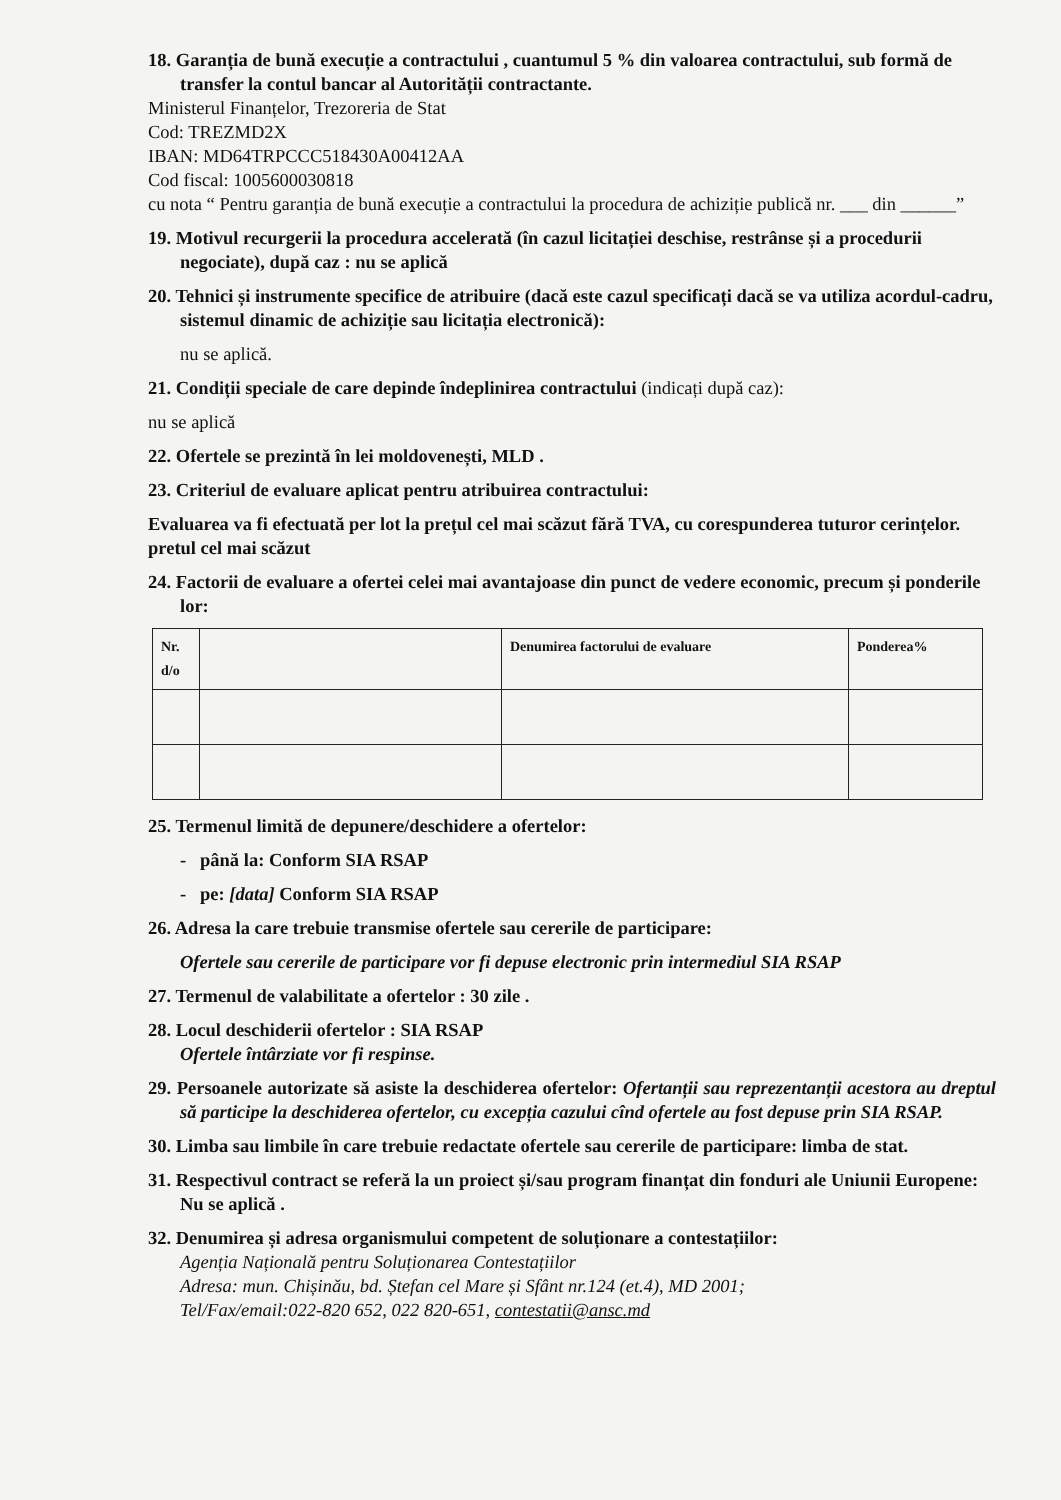18. Garanția de bună execuție a contractului , cuantumul 5 % din valoarea contractului, sub formă de transfer la contul bancar al Autorității contractante.
Ministerul Finanțelor, Trezoreria de Stat
Cod: TREZMD2X
IBAN: MD64TRPCCC518430A00412AA
Cod fiscal: 1005600030818
cu nota “ Pentru garanția de bună execuție a contractului la procedura de achiziție publică nr. ___ din ______”
19. Motivul recurgerii la procedura accelerată (în cazul licitației deschise, restrânse și a procedurii negociate), după caz : nu se aplică
20. Tehnici și instrumente specifice de atribuire (dacă este cazul specificați dacă se va utiliza acordul-cadru, sistemul dinamic de achiziție sau licitația electronică):
nu se aplică.
21. Condiții speciale de care depinde îndeplinirea contractului (indicați după caz):
nu se aplică
22. Ofertele se prezintă în lei moldovenești, MLD .
23. Criteriul de evaluare aplicat pentru atribuirea contractului:
Evaluarea va fi efectuată per lot la prețul cel mai scăzut fără TVA, cu corespunderea tuturor cerințelor.
pretul cel mai scăzut
24. Factorii de evaluare a ofertei celei mai avantajoase din punct de vedere economic, precum și ponderile lor:
| Nr. d/o | | Denumirea factorului de evaluare | Ponderea% |
| --- | --- | --- | --- |
25. Termenul limită de depunere/deschidere a ofertelor:
- până la: Conform SIA RSAP
- pe: [data] Conform SIA RSAP
26. Adresa la care trebuie transmise ofertele sau cererile de participare:
Ofertele sau cererile de participare vor fi depuse electronic prin intermediul SIA RSAP
27. Termenul de valabilitate a ofertelor : 30 zile .
28. Locul deschiderii ofertelor : SIA RSAP
Ofertele întârziate vor fi respinse.
29. Persoanele autorizate să asiste la deschiderea ofertelor: Ofertanții sau reprezentanții acestora au dreptul să participe la deschiderea ofertelor, cu excepția cazului cînd ofertele au fost depuse prin SIA RSAP.
30. Limba sau limbile în care trebuie redactate ofertele sau cererile de participare: limba de stat.
31. Respectivul contract se referă la un proiect și/sau program finanțat din fonduri ale Uniunii Europene: Nu se aplică .
32. Denumirea și adresa organismului competent de soluționare a contestațiilor:
Agenția Națională pentru Soluționarea Contestațiilor
Adresa: mun. Chișinău, bd. Ștefan cel Mare și Sfânt nr.124 (et.4), MD 2001;
Tel/Fax/email:022-820 652, 022 820-651, contestatii@ansc.md